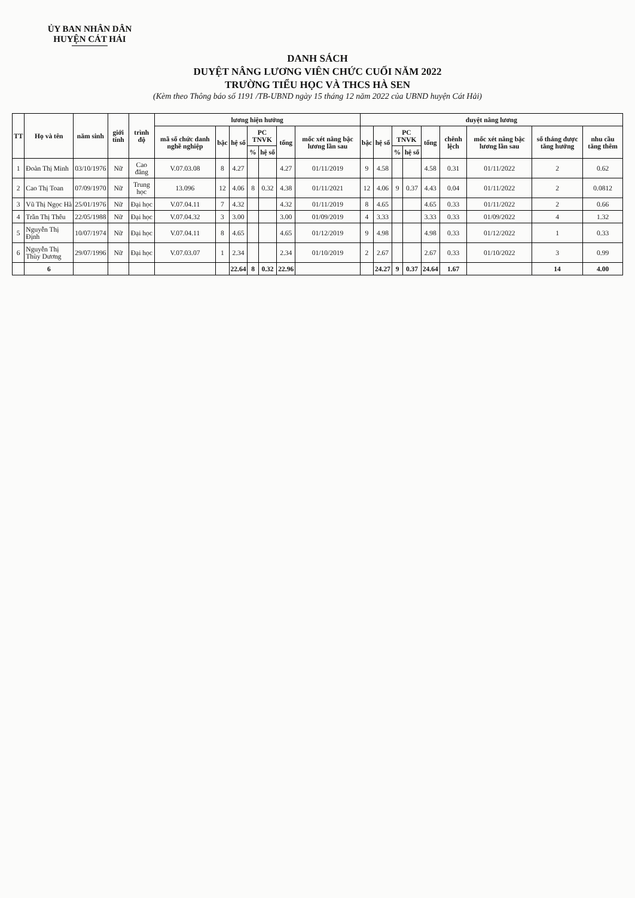ỦY BAN NHÂN DÂN
HUYỆN CÁT HẢI
DANH SÁCH
DUYỆT NÂNG LƯƠNG VIÊN CHỨC CUỐI NĂM 2022
TRƯỜNG TIỂU HỌC VÀ THCS HÀ SEN
(Kèm theo Thông báo số 1191 /TB-UBND ngày 15 tháng 12 năm 2022 của UBND huyện Cát Hải)
| TT | Họ và tên | năm sinh | giới tính | trình độ | lương hiện hưởng | | | | | | | duyệt nâng lương | | | | | | | | |
| --- | --- | --- | --- | --- | --- | --- | --- | --- | --- | --- | --- | --- | --- | --- | --- | --- | --- | --- | --- | --- |
| | | | | | mã số chức danh nghề nghiệp | bậc | hệ số | PC TNVK | | tổng | mốc xét nâng bậc lương lần sau | bậc | hệ số | PC TNVK | | tổng | chênh lệch | mốc xét nâng bậc lương lần sau | số tháng được tăng hưởng | nhu cầu tăng thêm |
| | | | | | | | | % | hệ số | | | | | % | hệ số | | | | | |
| 1 | Đoàn Thị Minh | 03/10/1976 | Nữ | Cao đẳng | V.07.03.08 | 8 | 4.27 | | | 4.27 | 01/11/2019 | 9 | 4.58 | | | 4.58 | 0.31 | 01/11/2022 | 2 | 0.62 |
| 2 | Cao Thị Toan | 07/09/1970 | Nữ | Trung học | 13.096 | 12 | 4.06 | 8 | 0.32 | 4.38 | 01/11/2021 | 12 | 4.06 | 9 | 0.37 | 4.43 | 0.04 | 01/11/2022 | 2 | 0.0812 |
| 3 | Vũ Thị Ngọc Hà | 25/01/1976 | Nữ | Đại học | V.07.04.11 | 7 | 4.32 | | | 4.32 | 01/11/2019 | 8 | 4.65 | | | 4.65 | 0.33 | 01/11/2022 | 2 | 0.66 |
| 4 | Trần Thị Thêu | 22/05/1988 | Nữ | Đại học | V.07.04.32 | 3 | 3.00 | | | 3.00 | 01/09/2019 | 4 | 3.33 | | | 3.33 | 0.33 | 01/09/2022 | 4 | 1.32 |
| 5 | Nguyễn Thị Định | 10/07/1974 | Nữ | Đại học | V.07.04.11 | 8 | 4.65 | | | 4.65 | 01/12/2019 | 9 | 4.98 | | | 4.98 | 0.33 | 01/12/2022 | 1 | 0.33 |
| 6 | Nguyễn Thị Thùy Dương | 29/07/1996 | Nữ | Đại học | V.07.03.07 | 1 | 2.34 | | | 2.34 | 01/10/2019 | 2 | 2.67 | | | 2.67 | 0.33 | 01/10/2022 | 3 | 0.99 |
| | 6 | | | | | | 22.64 | 8 | 0.32 | 22.96 | | | 24.27 | 9 | 0.37 | 24.64 | 1.67 | | 14 | 4.00 |